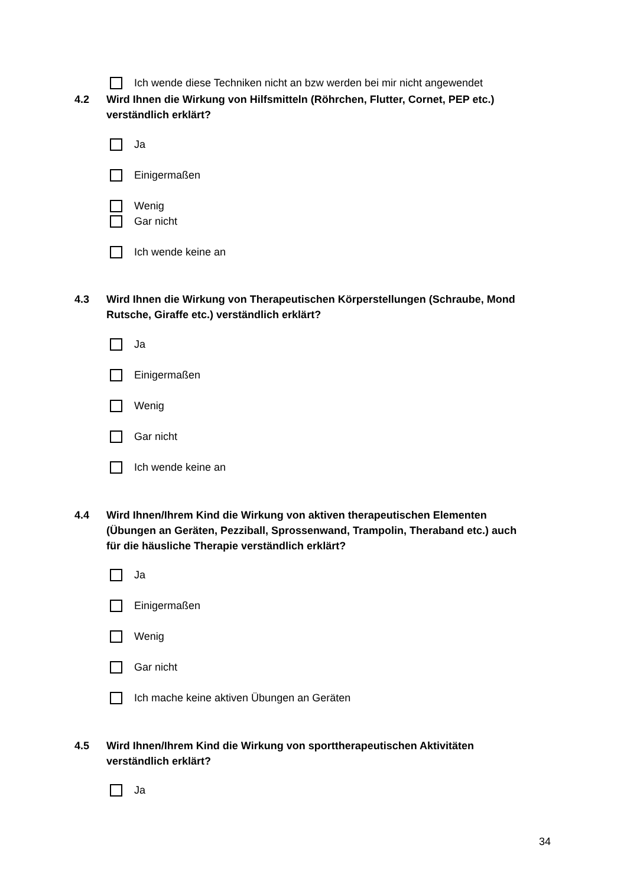Ich wende diese Techniken nicht an bzw werden bei mir nicht angewendet
4.2 Wird Ihnen die Wirkung von Hilfsmitteln (Röhrchen, Flutter, Cornet, PEP etc.)
verständlich erklärt?
Ja
Einigermaßen
Wenig
Gar nicht
Ich wende keine an
4.3 Wird Ihnen die Wirkung von Therapeutischen Körperstellungen (Schraube, Mond
Rutsche, Giraffe etc.) verständlich erklärt?
Ja
Einigermaßen
Wenig
Gar nicht
Ich wende keine an
4.4 Wird Ihnen/Ihrem Kind die Wirkung von aktiven therapeutischen Elementen
(Übungen an Geräten, Pezziball, Sprossenwand, Trampolin, Theraband etc.) auch
für die häusliche Therapie verständlich erklärt?
Ja
Einigermaßen
Wenig
Gar nicht
Ich mache keine aktiven Übungen an Geräten
4.5 Wird Ihnen/Ihrem Kind die Wirkung von sporttherapeutischen Aktivitäten
verständlich erklärt?
Ja
34